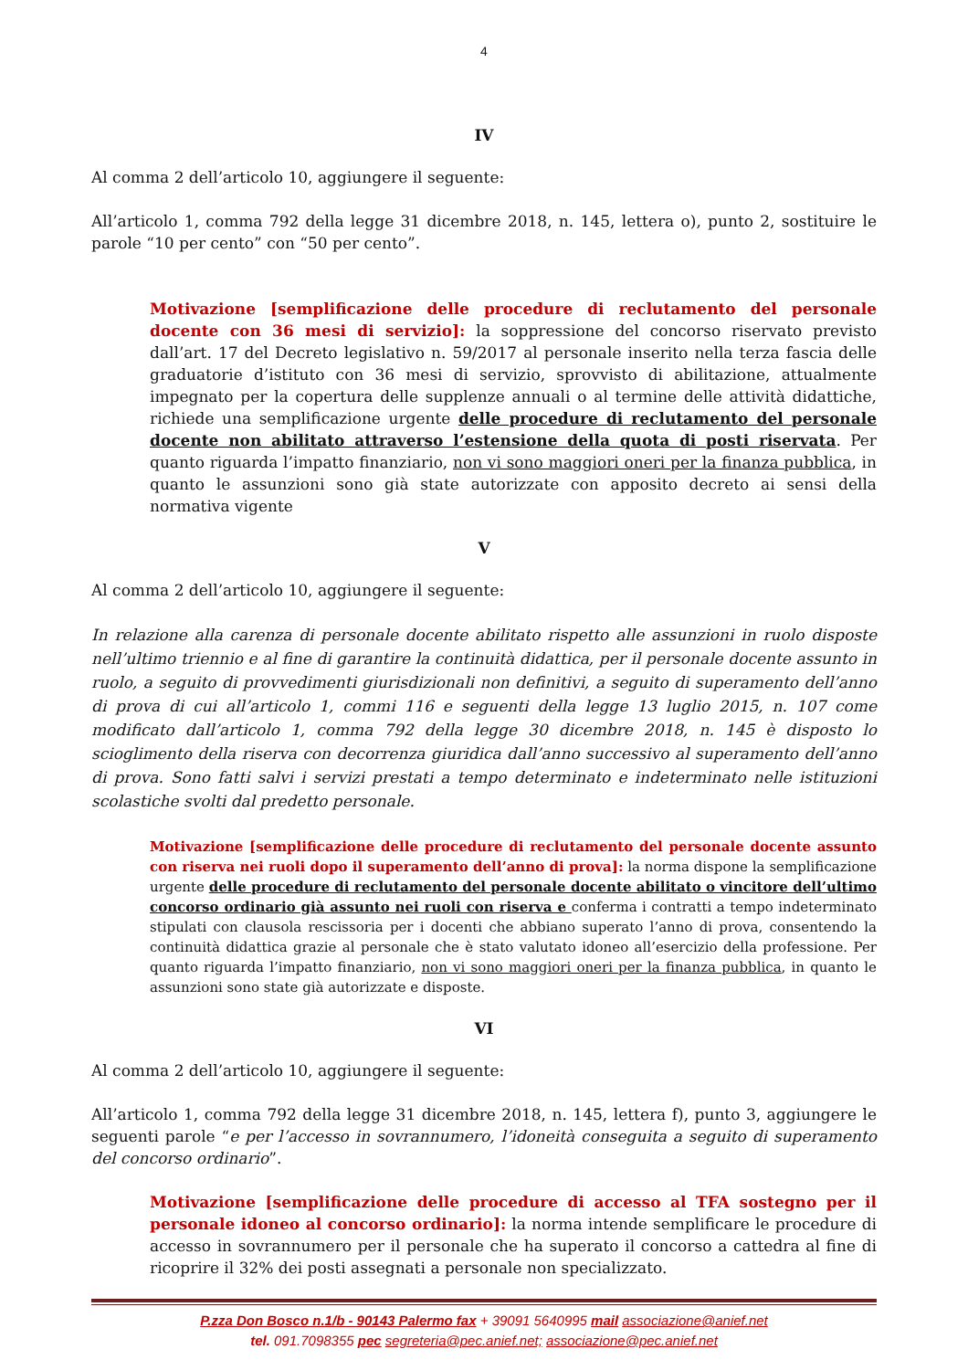4
IV
Al comma 2 dell’articolo 10, aggiungere il seguente:
All’articolo 1, comma 792 della legge 31 dicembre 2018, n. 145, lettera o), punto 2, sostituire le parole “10 per cento” con “50 per cento”.
Motivazione [semplificazione delle procedure di reclutamento del personale docente con 36 mesi di servizio]: la soppressione del concorso riservato previsto dall’art. 17 del Decreto legislativo n. 59/2017 al personale inserito nella terza fascia delle graduatorie d’istituto con 36 mesi di servizio, sprovvisto di abilitazione, attualmente impegnato per la copertura delle supplenze annuali o al termine delle attività didattiche, richiede una semplificazione urgente delle procedure di reclutamento del personale docente non abilitato attraverso l’estensione della quota di posti riservata. Per quanto riguarda l’impatto finanziario, non vi sono maggiori oneri per la finanza pubblica, in quanto le assunzioni sono già state autorizzate con apposito decreto ai sensi della normativa vigente
V
Al comma 2 dell’articolo 10, aggiungere il seguente:
In relazione alla carenza di personale docente abilitato rispetto alle assunzioni in ruolo disposte nell’ultimo triennio e al fine di garantire la continuità didattica, per il personale docente assunto in ruolo, a seguito di provvedimenti giurisdizionali non definitivi, a seguito di superamento dell’anno di prova di cui all’articolo 1, commi 116 e seguenti della legge 13 luglio 2015, n. 107 come modificato dall’articolo 1, comma 792 della legge 30 dicembre 2018, n. 145 è disposto lo scioglimento della riserva con decorrenza giuridica dall’anno successivo al superamento dell’anno di prova. Sono fatti salvi i servizi prestati a tempo determinato e indeterminato nelle istituzioni scolastiche svolti dal predetto personale.
Motivazione [semplificazione delle procedure di reclutamento del personale docente assunto con riserva nei ruoli dopo il superamento dell’anno di prova]: la norma dispone la semplificazione urgente delle procedure di reclutamento del personale docente abilitato o vincitore dell’ultimo concorso ordinario già assunto nei ruoli con riserva e conferma i contratti a tempo indeterminato stipulati con clausola rescissoria per i docenti che abbiano superato l’anno di prova, consentendo la continuità didattica grazie al personale che è stato valutato idoneo all’esercizio della professione. Per quanto riguarda l’impatto finanziario, non vi sono maggiori oneri per la finanza pubblica, in quanto le assunzioni sono state già autorizzate e disposte.
VI
Al comma 2 dell’articolo 10, aggiungere il seguente:
All’articolo 1, comma 792 della legge 31 dicembre 2018, n. 145, lettera f), punto 3, aggiungere le seguenti parole “e per l’accesso in sovrannumero, l’idoneità conseguita a seguito di superamento del concorso ordinario”.
Motivazione [semplificazione delle procedure di accesso al TFA sostegno per il personale idoneo al concorso ordinario]: la norma intende semplificare le procedure di accesso in sovrannumero per il personale che ha superato il concorso a cattedra al fine di ricoprire il 32% dei posti assegnati a personale non specializzato.
P.zza Don Bosco n.1/b - 90143 Palermo fax + 39091 5640995 mail associazione@anief.net
tel. 091.7098355 pec segreteria@pec.anief.net; associazione@pec.anief.net